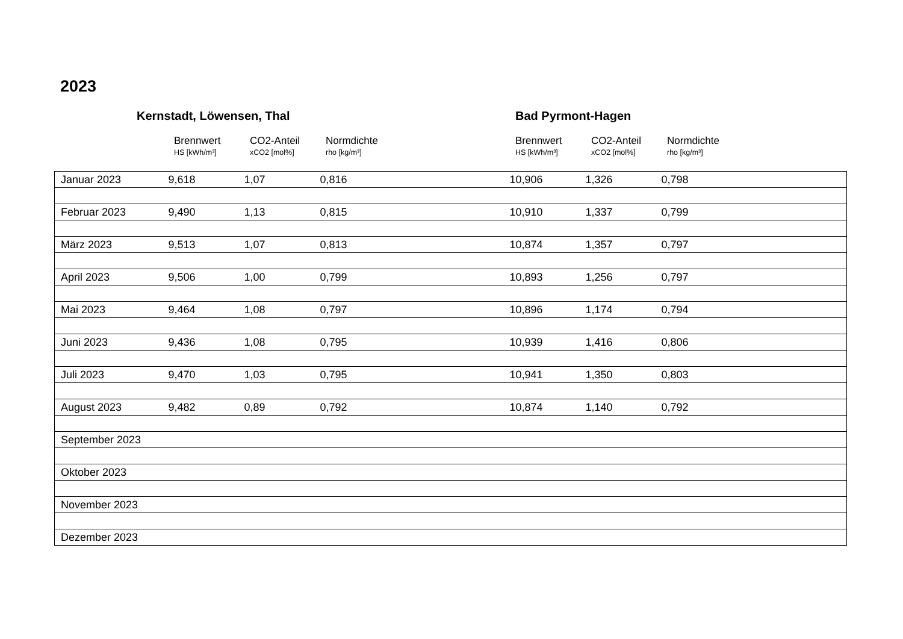2023
Kernstadt, Löwensen, Thal Bad Pyrmont-Hagen
Brennwert
HS [kWh/m³]
CO2-Anteil
xCO2 [mol%]
Normdichte
rho [kg/m³]
Brennwert
HS [kWh/m³]
CO2-Anteil
xCO2 [mol%]
Normdichte
rho [kg/m³]
| Januar 2023 | 9,618 | 1,07 | 0,816 | 10,906 | 1,326 | 0,798 |
| Februar 2023 | 9,490 | 1,13 | 0,815 | 10,910 | 1,337 | 0,799 |
| März 2023 | 9,513 | 1,07 | 0,813 | 10,874 | 1,357 | 0,797 |
| April 2023 | 9,506 | 1,00 | 0,799 | 10,893 | 1,256 | 0,797 |
| Mai 2023 | 9,464 | 1,08 | 0,797 | 10,896 | 1,174 | 0,794 |
| Juni 2023 | 9,436 | 1,08 | 0,795 | 10,939 | 1,416 | 0,806 |
| Juli 2023 | 9,470 | 1,03 | 0,795 | 10,941 | 1,350 | 0,803 |
| August 2023 | 9,482 | 0,89 | 0,792 | 10,874 | 1,140 | 0,792 |
| September 2023 | | | | | | |
| Oktober 2023 | | | | | | |
| November 2023 | | | | | | |
| Dezember 2023 | | | | | | |